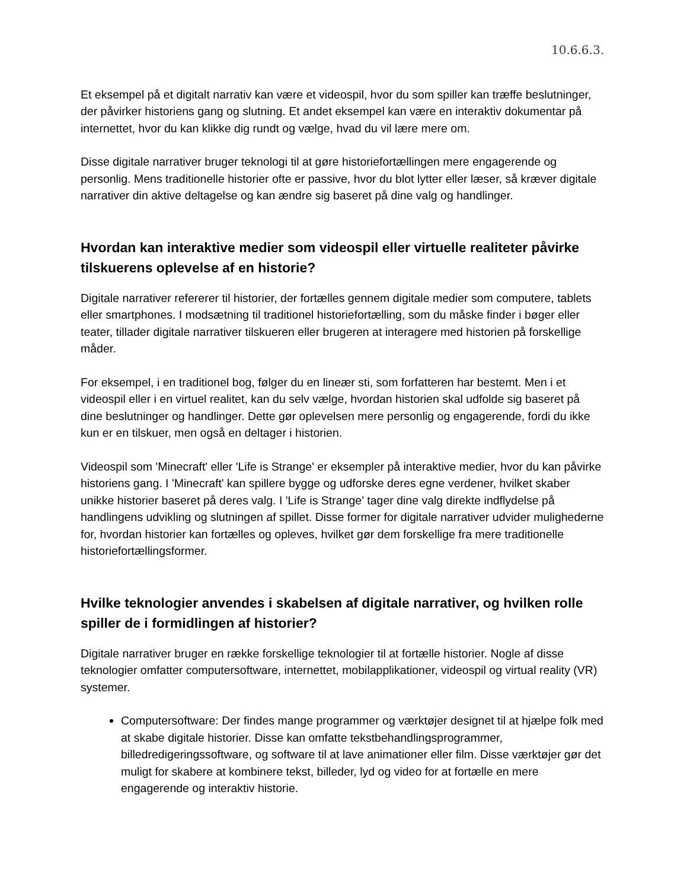10.6.6.3.
Et eksempel på et digitalt narrativ kan være et videospil, hvor du som spiller kan træffe beslutninger, der påvirker historiens gang og slutning. Et andet eksempel kan være en interaktiv dokumentar på internettet, hvor du kan klikke dig rundt og vælge, hvad du vil lære mere om.
Disse digitale narrativer bruger teknologi til at gøre historiefortællingen mere engagerende og personlig. Mens traditionelle historier ofte er passive, hvor du blot lytter eller læser, så kræver digitale narrativer din aktive deltagelse og kan ændre sig baseret på dine valg og handlinger.
Hvordan kan interaktive medier som videospil eller virtuelle realiteter påvirke tilskuerens oplevelse af en historie?
Digitale narrativer refererer til historier, der fortælles gennem digitale medier som computere, tablets eller smartphones. I modsætning til traditionel historiefortælling, som du måske finder i bøger eller teater, tillader digitale narrativer tilskueren eller brugeren at interagere med historien på forskellige måder.
For eksempel, i en traditionel bog, følger du en lineær sti, som forfatteren har bestemt. Men i et videospil eller i en virtuel realitet, kan du selv vælge, hvordan historien skal udfolde sig baseret på dine beslutninger og handlinger. Dette gør oplevelsen mere personlig og engagerende, fordi du ikke kun er en tilskuer, men også en deltager i historien.
Videospil som 'Minecraft' eller 'Life is Strange' er eksempler på interaktive medier, hvor du kan påvirke historiens gang. I 'Minecraft' kan spillere bygge og udforske deres egne verdener, hvilket skaber unikke historier baseret på deres valg. I 'Life is Strange' tager dine valg direkte indflydelse på handlingens udvikling og slutningen af spillet. Disse former for digitale narrativer udvider mulighederne for, hvordan historier kan fortælles og opleves, hvilket gør dem forskellige fra mere traditionelle historiefortællingsformer.
Hvilke teknologier anvendes i skabelsen af digitale narrativer, og hvilken rolle spiller de i formidlingen af historier?
Digitale narrativer bruger en række forskellige teknologier til at fortælle historier. Nogle af disse teknologier omfatter computersoftware, internettet, mobilapplikationer, videospil og virtual reality (VR) systemer.
Computersoftware: Der findes mange programmer og værktøjer designet til at hjælpe folk med at skabe digitale historier. Disse kan omfatte tekstbehandlingsprogrammer, billedredigeringssoftware, og software til at lave animationer eller film. Disse værktøjer gør det muligt for skabere at kombinere tekst, billeder, lyd og video for at fortælle en mere engagerende og interaktiv historie.